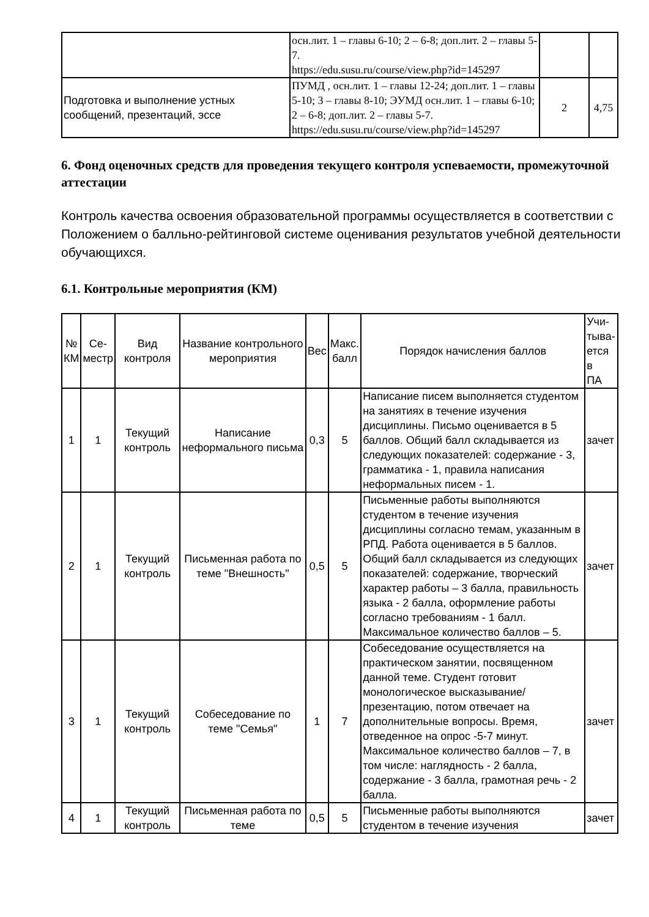| | осн.лит. 1 – главы 6-10; 2 – 6-8; доп.лит. 2 – главы 5-7. https://edu.susu.ru/course/view.php?id=145297 | | |
| Подготовка и выполнение устных сообщений, презентаций, эссе | ПУМД , осн.лит. 1 – главы 12-24; доп.лит. 1 – главы 5-10; 3 – главы 8-10; ЭУМД осн.лит. 1 – главы 6-10; 2 – 6-8; доп.лит. 2 – главы 5-7. https://edu.susu.ru/course/view.php?id=145297 | 2 | 4,75 |
6. Фонд оценочных средств для проведения текущего контроля успеваемости, промежуточной аттестации
Контроль качества освоения образовательной программы осуществляется в соответствии с Положением о балльно-рейтинговой системе оценивания результатов учебной деятельности обучающихся.
6.1. Контрольные мероприятия (КМ)
| № КМ | Се- местр | Вид контроля | Название контрольного мероприятия | Вес | Макс. балл | Порядок начисления баллов | Учи- тыва- ется в ПА |
| --- | --- | --- | --- | --- | --- | --- | --- |
| 1 | 1 | Текущий контроль | Написание неформального письма | 0,3 | 5 | Написание писем выполняется студентом на занятиях в течение изучения дисциплины. Письмо оценивается в 5 баллов. Общий балл складывается из следующих показателей: содержание - 3, грамматика - 1, правила написания неформальных писем - 1. | зачет |
| 2 | 1 | Текущий контроль | Письменная работа по теме "Внешность" | 0,5 | 5 | Письменные работы выполняются студентом в течение изучения дисциплины согласно темам, указанным в РПД. Работа оценивается в 5 баллов. Общий балл складывается из следующих показателей: содержание, творческий характер работы – 3 балла, правильность языка - 2 балла, оформление работы согласно требованиям - 1 балл. Максимальное количество баллов – 5. | зачет |
| 3 | 1 | Текущий контроль | Собеседование по теме "Семья" | 1 | 7 | Собеседование осуществляется на практическом занятии, посвященном данной теме. Студент готовит монологическое высказывание/презентацию, потом отвечает на дополнительные вопросы. Время, отведенное на опрос -5-7 минут. Максимальное количество баллов – 7, в том числе: наглядность - 2 балла, содержание - 3 балла, грамотная речь - 2 балла. | зачет |
| 4 | 1 | Текущий контроль | Письменная работа по теме | 0,5 | 5 | Письменные работы выполняются студентом в течение изучения | зачет |